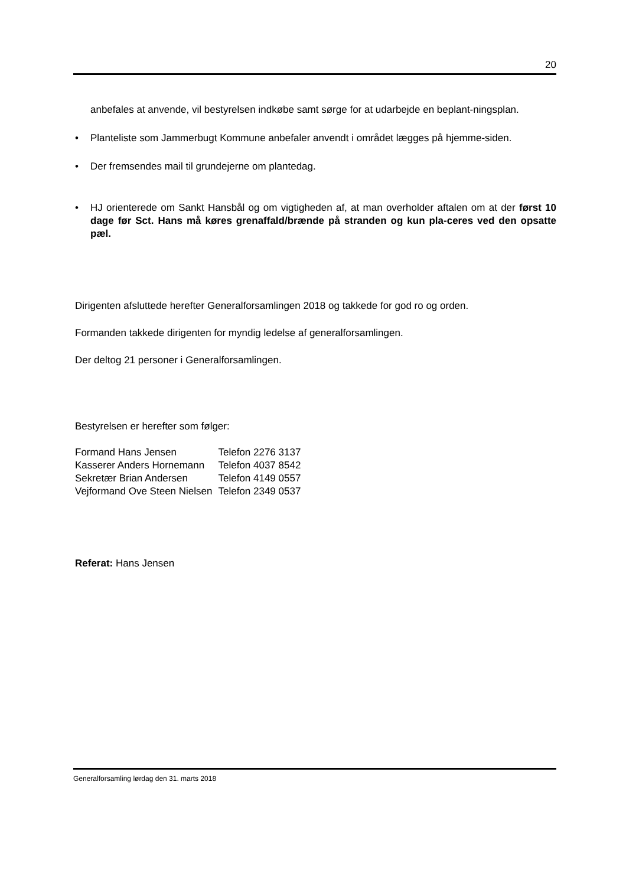20
anbefales at anvende, vil bestyrelsen indkøbe samt sørge for at udarbejde en beplant-ningsplan.
• Planteliste som Jammerbugt Kommune anbefaler anvendt i området lægges på hjemme-siden.
• Der fremsendes mail til grundejerne om plantedag.
• HJ orienterede om Sankt Hansbål og om vigtigheden af, at man overholder aftalen om at der først 10 dage før Sct. Hans må køres grenaffald/brænde på stranden og kun pla-ceres ved den opsatte pæl.
Dirigenten afsluttede herefter Generalforsamlingen 2018 og takkede for god ro og orden.
Formanden takkede dirigenten for myndig ledelse af generalforsamlingen.
Der deltog 21 personer i Generalforsamlingen.
Bestyrelsen er herefter som følger:
| Formand Hans Jensen | Telefon 2276 3137 |
| Kasserer Anders Hornemann | Telefon 4037 8542 |
| Sekretær Brian Andersen | Telefon 4149 0557 |
| Vejformand Ove Steen Nielsen | Telefon 2349 0537 |
Referat: Hans Jensen
Generalforsamling lørdag den 31. marts 2018